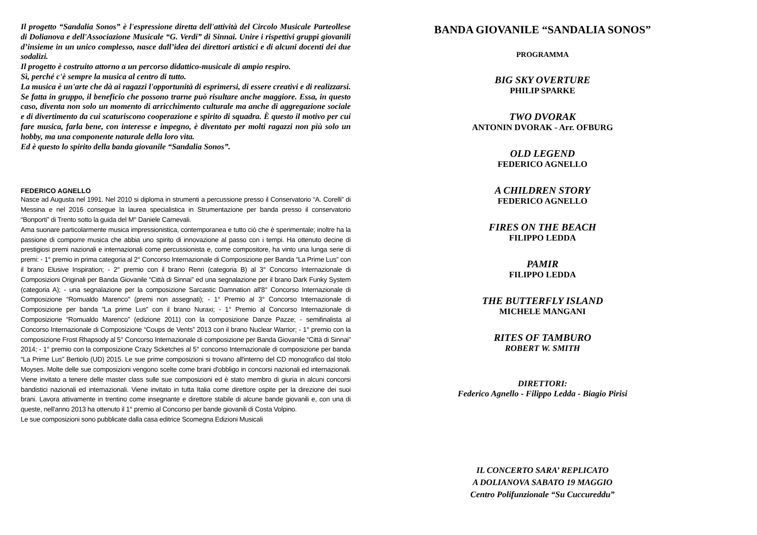Il progetto “Sandalia Sonos” è l'espressione diretta dell'attività del Circolo Musicale Parteollese di Dolianova e dell'Associazione Musicale “G. Verdi” di Sinnai. Unire i rispettivi gruppi giovanili d’insieme in un unico complesso, nasce dall’idea dei direttori artistici e di alcuni docenti dei due sodalizi.
Il progetto è costruito attorno a un percorso didattico-musicale di ampio respiro.
Sì, perché c'è sempre la musica al centro di tutto.
La musica è un'arte che dà ai ragazzi l'opportunità di esprimersi, di essere creativi e di realizzarsi. Se fatta in gruppo, il beneficio che possono trarne può risultare anche maggiore. Essa, in questo caso, diventa non solo un momento di arricchimento culturale ma anche di aggregazione sociale e di divertimento da cui scaturiscono cooperazione e spirito di squadra. È questo il motivo per cui fare musica, farla bene, con interesse e impegno, è diventato per molti ragazzi non più solo un hobby, ma una componente naturale della loro vita.
Ed è questo lo spirito della banda giovanile “Sandalia Sonos”.
FEDERICO AGNELLO
Nasce ad Augusta nel 1991. Nel 2010 si diploma in strumenti a percussione presso il Conservatorio “A. Corelli” di Messina e nel 2016 consegue la laurea specialistica in Strumentazione per banda presso il conservatorio “Bonporti” di Trento sotto la guida del M° Daniele Carnevali.
Ama suonare particolarmente musica impressionistica, contemporanea e tutto ciò che è sperimentale; inoltre ha la passione di comporre musica che abbia uno spirito di innovazione al passo con i tempi. Ha ottenuto decine di prestigiosi premi nazionali e internazionali come percussionista e, come compositore, ha vinto una lunga serie di premi: - 1° premio in prima categoria al 2° Concorso Internazionale di Composizione per Banda “La Prime Lus” con il brano Elusive Inspiration; - 2° premio con il brano Renri (categoria B) al 3° Concorso Internazionale di Composizioni Originali per Banda Giovanile “Città di Sinnai” ed una segnalazione per il brano Dark Funky System (categoria A); - una segnalazione per la composizione Sarcastic Damnation all'8° Concorso Internazionale di Composizione “Romualdo Marenco" (premi non assegnati); - 1° Premio al 3° Concorso Internazionale di Composizione per banda ”La prime Lus” con il brano Nuraxi; - 1° Premio al Concorso Internazionale di Composizione “Romualdo Marenco” (edizione 2011) con la composizione Danze Pazze; - semifinalista al Concorso Internazionale di Composizione “Coups de Vents” 2013 con il brano Nuclear Warrior; - 1° premio con la composizione Frost Rhapsody al 5° Concorso Internazionale di composizione per Banda Giovanile “Città di Sinnai” 2014; - 1° premio con la composizione Crazy Scketches al 5° concorso Internazionale di composizione per banda “La Prime Lus” Bertiolo (UD) 2015. Le sue prime composizioni si trovano all'interno del CD monografico dal titolo Moyses. Molte delle sue composizioni vengono scelte come brani d'obbligo in concorsi nazionali ed internazionali. Viene invitato a tenere delle master class sulle sue composizioni ed è stato membro di giuria in alcuni concorsi bandistici nazionali ed internazionali. Viene invitato in tutta Italia come direttore ospite per la direzione dei suoi brani. Lavora attivamente in trentino come insegnante e direttore stabile di alcune bande giovanili e, con una di queste, nell'anno 2013 ha ottenuto il 1° premio al Concorso per bande giovanili di Costa Volpino.
Le sue composizioni sono pubblicate dalla casa editrice Scomegna Edizioni Musicali
BANDA GIOVANILE “SANDALIA SONOS”
PROGRAMMA
BIG SKY OVERTURE
PHILIP SPARKE
TWO DVORAK
ANTONIN DVORAK - Arr. OFBURG
OLD LEGEND
FEDERICO AGNELLO
A CHILDREN STORY
FEDERICO AGNELLO
FIRES ON THE BEACH
FILIPPO LEDDA
PAMIR
FILIPPO LEDDA
THE BUTTERFLY ISLAND
MICHELE MANGANI
RITES OF TAMBURO
ROBERT W. SMITH
DIRETTORI:
Federico Agnello - Filippo Ledda - Biagio Pirisi
IL CONCERTO SARA’ REPLICATO
A DOLIANOVA SABATO 19 MAGGIO
Centro Polifunzionale “Su Cuccureddu”